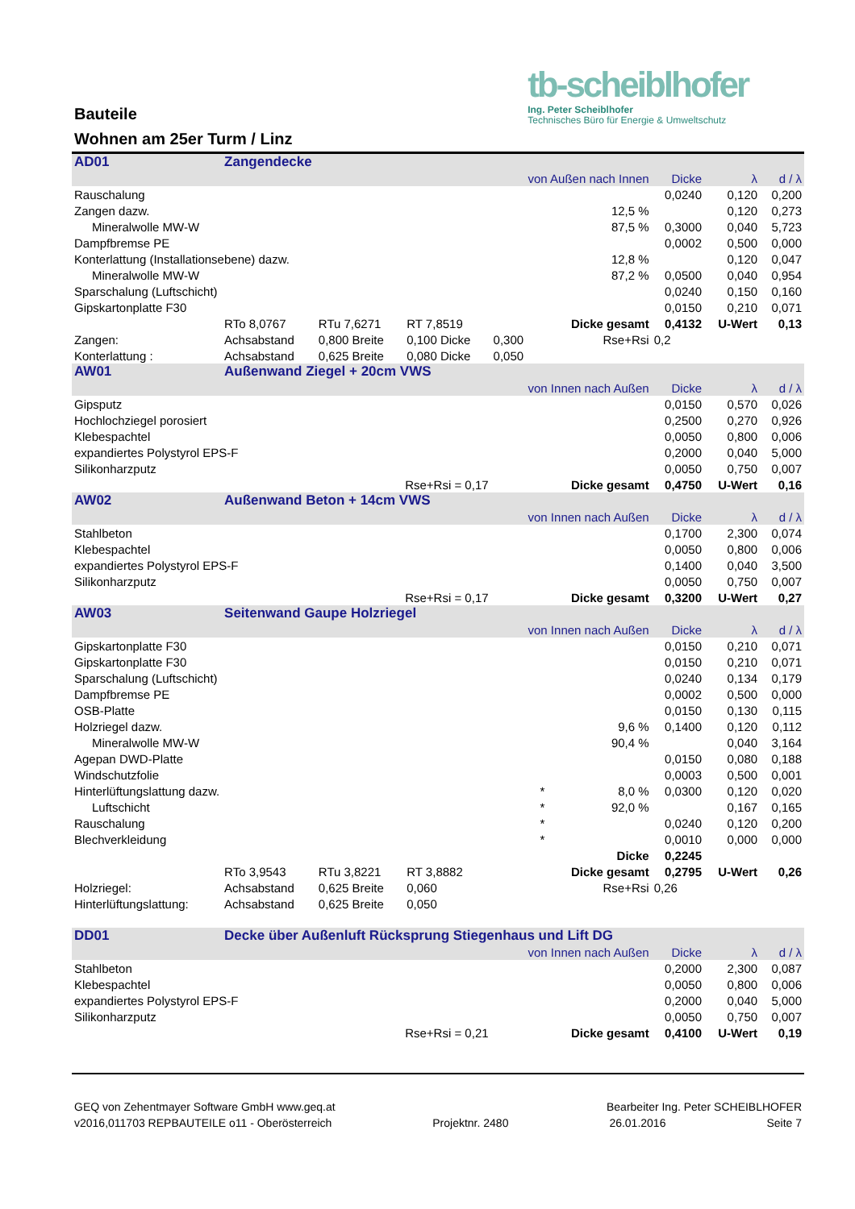tb-scheiblhofer
Ing. Peter Scheiblhofer
Technisches Büro für Energie & Umweltschutz
Bauteile
Wohnen am 25er Turm / Linz
| AD01 | Zangendecke | | | | | | | | |
| von Außen nach Innen | | | | | | | Dicke | λ | d / λ |
| Rauschalung | | | | | | | 0,0240 | 0,120 | 0,200 |
| Zangen dazw. | | | | | | 12,5 % | | 0,120 | 0,273 |
| Mineralwolle MW-W | | | | | | 87,5 % | 0,3000 | 0,040 | 5,723 |
| Dampfbremse PE | | | | | | | 0,0002 | 0,500 | 0,000 |
| Konterlattung (Installationsebene) dazw. | | | | | | 12,8 % | | 0,120 | 0,047 |
| Mineralwolle MW-W | | | | | | 87,2 % | 0,0500 | 0,040 | 0,954 |
| Sparschalung (Luftschicht) | | | | | | | 0,0240 | 0,150 | 0,160 |
| Gipskartonplatte F30 | | | | | | | 0,0150 | 0,210 | 0,071 |
| | RTo 8,0767 | RTu 7,6271 | RT 7,8519 | | | Dicke gesamt | 0,4132 | U-Wert | 0,13 |
| Zangen: | Achsabstand | 0,800 Breite | 0,100 Dicke | 0,300 | | Rse+Rsi | 0,2 | | |
| Konterlattung : | Achsabstand | 0,625 Breite | 0,080 Dicke | 0,050 | | | | | |
| AW01 | Außenwand Ziegel + 20cm VWS | | | | | | | | |
| von Innen nach Außen | | | | | | | Dicke | λ | d / λ |
| Gipsputz | | | | | | | 0,0150 | 0,570 | 0,026 |
| Hochlochziegel porosiert | | | | | | | 0,2500 | 0,270 | 0,926 |
| Klebespachtel | | | | | | | 0,0050 | 0,800 | 0,006 |
| expandiertes Polystyrol EPS-F | | | | | | | 0,2000 | 0,040 | 5,000 |
| Silikonharzputz | | | | | | | 0,0050 | 0,750 | 0,007 |
| Rse+Rsi = 0,17 | | | | Dicke gesamt | | | 0,4750 | U-Wert | 0,16 |
| AW02 | Außenwand Beton + 14cm VWS | | | | | | | | |
| von Innen nach Außen | | | | | | | Dicke | λ | d / λ |
| Stahlbeton | | | | | | | 0,1700 | 2,300 | 0,074 |
| Klebespachtel | | | | | | | 0,0050 | 0,800 | 0,006 |
| expandiertes Polystyrol EPS-F | | | | | | | 0,1400 | 0,040 | 3,500 |
| Silikonharzputz | | | | | | | 0,0050 | 0,750 | 0,007 |
| Rse+Rsi = 0,17 | | | | Dicke gesamt | | | 0,3200 | U-Wert | 0,27 |
| AW03 | Seitenwand Gaupe Holzriegel | | | | | | | | |
| von Innen nach Außen | | | | | | | Dicke | λ | d / λ |
| Gipskartonplatte F30 | | | | | | | 0,0150 | 0,210 | 0,071 |
| Gipskartonplatte F30 | | | | | | | 0,0150 | 0,210 | 0,071 |
| Sparschalung (Luftschicht) | | | | | | | 0,0240 | 0,134 | 0,179 |
| Dampfbremse PE | | | | | | | 0,0002 | 0,500 | 0,000 |
| OSB-Platte | | | | | | | 0,0150 | 0,130 | 0,115 |
| Holzriegel dazw. | | | | | | 9,6 % | 0,1400 | 0,120 | 0,112 |
| Mineralwolle MW-W | | | | | | 90,4 % | | 0,040 | 3,164 |
| Agepan DWD-Platte | | | | | | | 0,0150 | 0,080 | 0,188 |
| Windschutzfolie | | | | | | | 0,0003 | 0,500 | 0,001 |
| Hinterlüftungslattung dazw. | | | | | * | 8,0 % | 0,0300 | 0,120 | 0,020 |
| Luftschicht | | | | | * | 92,0 % | | 0,167 | 0,165 |
| Rauschalung | | | | | * | | 0,0240 | 0,120 | 0,200 |
| Blechverkleidung | | | | | * | | 0,0010 | 0,000 | 0,000 |
| Dicke | | | | | | | 0,2245 | | |
| | RTo 3,9543 | RTu 3,8221 | RT 3,8882 | | | Dicke gesamt | 0,2795 | U-Wert | 0,26 |
| Holzriegel: | Achsabstand | 0,625 Breite | 0,060 | | | Rse+Rsi | 0,26 | | |
| Hinterlüftungslattung: | Achsabstand | 0,625 Breite | 0,050 | | | | | | |
| DD01 | Decke über Außenluft Rücksprung Stiegenhaus und Lift DG | | | | | | | | |
| von Innen nach Außen | | | | | | | Dicke | λ | d / λ |
| Stahlbeton | | | | | | | 0,2000 | 2,300 | 0,087 |
| Klebespachtel | | | | | | | 0,0050 | 0,800 | 0,006 |
| expandiertes Polystyrol EPS-F | | | | | | | 0,2000 | 0,040 | 5,000 |
| Silikonharzputz | | | | | | | 0,0050 | 0,750 | 0,007 |
| Rse+Rsi = 0,21 | | | | Dicke gesamt | | | 0,4100 | U-Wert | 0,19 |
GEQ von Zehentmayer Software GmbH www.geq.at Bearbeiter Ing. Peter SCHEIBLHOFER
v2016,011703 REPBAUTEILE o11 - Oberösterreich Projektnr. 2480 26.01.2016 Seite 7